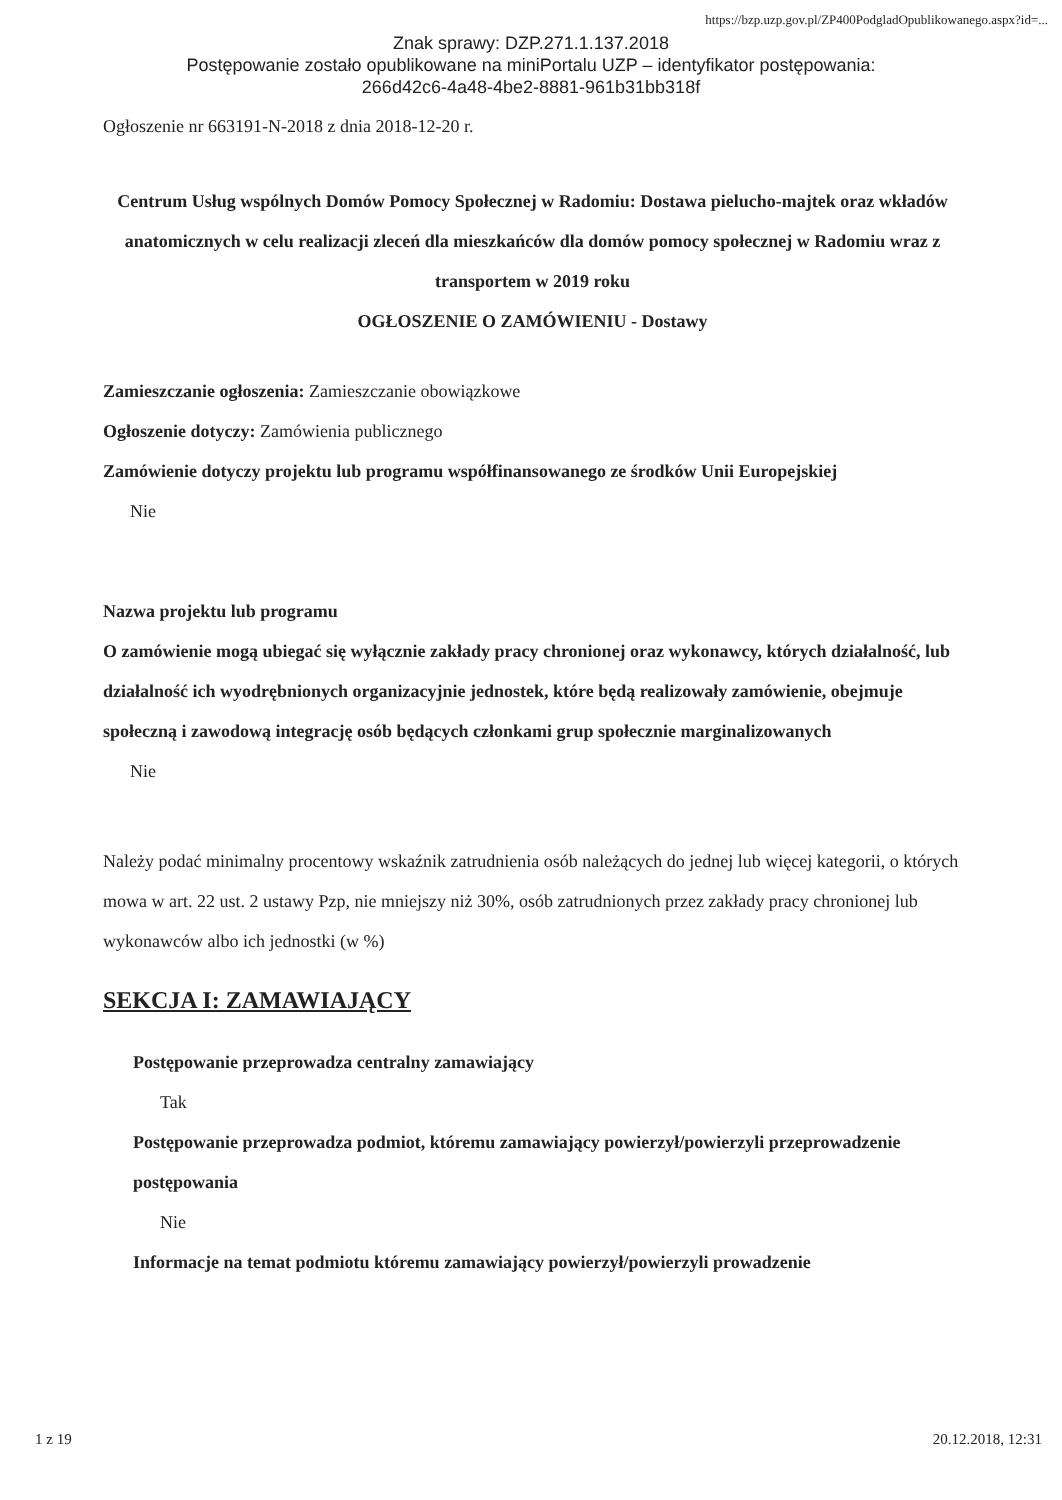https://bzp.uzp.gov.pl/ZP400PodgladOpublikowanego.aspx?id=...
Znak sprawy: DZP.271.1.137.2018
Postępowanie zostało opublikowane na miniPortalu UZP – identyfikator postępowania:
266d42c6-4a48-4be2-8881-961b31bb318f
Ogłoszenie nr 663191-N-2018 z dnia 2018-12-20 r.
Centrum Usług wspólnych Domów Pomocy Społecznej w Radomiu: Dostawa pielucho-majtek oraz wkładów anatomicznych w celu realizacji zleceń dla mieszkańców dla domów pomocy społecznej w Radomiu wraz z transportem w 2019 roku
OGŁOSZENIE O ZAMÓWIENIU - Dostawy
Zamieszczanie ogłoszenia: Zamieszczanie obowiązkowe
Ogłoszenie dotyczy: Zamówienia publicznego
Zamówienie dotyczy projektu lub programu współfinansowanego ze środków Unii Europejskiej
Nie
Nazwa projektu lub programu
O zamówienie mogą ubiegać się wyłącznie zakłady pracy chronionej oraz wykonawcy, których działalność, lub działalność ich wyodrębnionych organizacyjnie jednostek, które będą realizowały zamówienie, obejmuje społeczną i zawodową integrację osób będących członkami grup społecznie marginalizowanych
Nie
Należy podać minimalny procentowy wskaźnik zatrudnienia osób należących do jednej lub więcej kategorii, o których mowa w art. 22 ust. 2 ustawy Pzp, nie mniejszy niż 30%, osób zatrudnionych przez zakłady pracy chronionej lub wykonawców albo ich jednostki (w %)
SEKCJA I: ZAMAWIAJĄCY
Postępowanie przeprowadza centralny zamawiający
Tak
Postępowanie przeprowadza podmiot, któremu zamawiający powierzył/powierzyli przeprowadzenie postępowania
Nie
Informacje na temat podmiotu któremu zamawiający powierzył/powierzyli prowadzenie
1 z 19 20.12.2018, 12:31